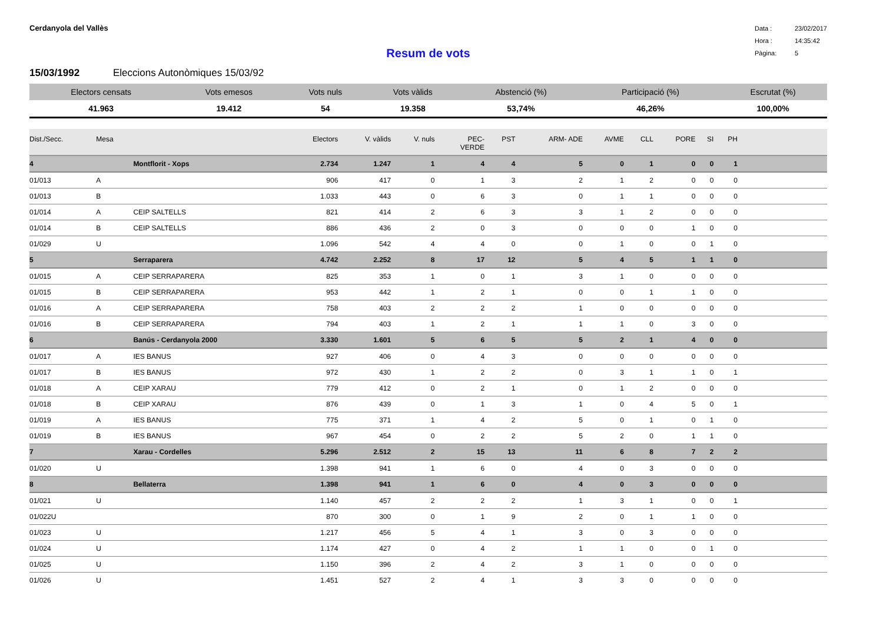Cerdanyola del Vallès
Data : 23/02/2017
Hora : 14:35:42
Pàgina: 5
Resum de vots
15/03/1992 Eleccions Autonòmiques 15/03/92
| Electors censats | Vots emesos | Vots nuls | Vots vàlids | Abstenció (%) | Participació (%) | Escrutat (%) |
| --- | --- | --- | --- | --- | --- | --- |
| 41.963 | 19.412 | 54 | 19.358 | 53,74% | 46,26% | 100,00% |
| Dist./Secc. | Mesa | | Electors | V. vàlids | V. nuls | PEC- VERDE | PST | ARM- ADE | AVME | CLL | PORE | SI | PH | |
| --- | --- | --- | --- | --- | --- | --- | --- | --- | --- | --- | --- | --- | --- | --- |
| 4 | | Montflorit - Xops | 2.734 | 1.247 | 1 | 4 | 4 | 5 | 0 | 1 | 0 | 0 | 1 | |
| 01/013 | A | | 906 | 417 | 0 | 1 | 3 | 2 | 1 | 2 | 0 | 0 | 0 | |
| 01/013 | B | | 1.033 | 443 | 0 | 6 | 3 | 0 | 1 | 1 | 0 | 0 | 0 | |
| 01/014 | A | CEIP SALTELLS | 821 | 414 | 2 | 6 | 3 | 3 | 1 | 2 | 0 | 0 | 0 | |
| 01/014 | B | CEIP SALTELLS | 886 | 436 | 2 | 0 | 3 | 0 | 0 | 0 | 1 | 0 | 0 | |
| 01/029 | U | | 1.096 | 542 | 4 | 4 | 0 | 0 | 1 | 0 | 0 | 1 | 0 | |
| 5 | | Serraparera | 4.742 | 2.252 | 8 | 17 | 12 | 5 | 4 | 5 | 1 | 1 | 0 | |
| 01/015 | A | CEIP SERRAPARERA | 825 | 353 | 1 | 0 | 1 | 3 | 1 | 0 | 0 | 0 | 0 | |
| 01/015 | B | CEIP SERRAPARERA | 953 | 442 | 1 | 2 | 1 | 0 | 0 | 1 | 1 | 0 | 0 | |
| 01/016 | A | CEIP SERRAPARERA | 758 | 403 | 2 | 2 | 2 | 1 | 0 | 0 | 0 | 0 | 0 | |
| 01/016 | B | CEIP SERRAPARERA | 794 | 403 | 1 | 2 | 1 | 1 | 1 | 0 | 3 | 0 | 0 | |
| 6 | | Banús - Cerdanyola 2000 | 3.330 | 1.601 | 5 | 6 | 5 | 5 | 2 | 1 | 4 | 0 | 0 | |
| 01/017 | A | IES BANUS | 927 | 406 | 0 | 4 | 3 | 0 | 0 | 0 | 0 | 0 | 0 | |
| 01/017 | B | IES BANUS | 972 | 430 | 1 | 2 | 2 | 0 | 3 | 1 | 1 | 0 | 1 | |
| 01/018 | A | CEIP XARAU | 779 | 412 | 0 | 2 | 1 | 0 | 1 | 2 | 0 | 0 | 0 | |
| 01/018 | B | CEIP XARAU | 876 | 439 | 0 | 1 | 3 | 1 | 0 | 4 | 5 | 0 | 1 | |
| 01/019 | A | IES BANUS | 775 | 371 | 1 | 4 | 2 | 5 | 0 | 1 | 0 | 1 | 0 | |
| 01/019 | B | IES BANUS | 967 | 454 | 0 | 2 | 2 | 5 | 2 | 0 | 1 | 1 | 0 | |
| 7 | | Xarau - Cordelles | 5.296 | 2.512 | 2 | 15 | 13 | 11 | 6 | 8 | 7 | 2 | 2 | |
| 01/020 | U | | 1.398 | 941 | 1 | 6 | 0 | 4 | 0 | 3 | 0 | 0 | 0 | |
| 8 | | Bellaterra | 1.398 | 941 | 1 | 6 | 0 | 4 | 0 | 3 | 0 | 0 | 0 | |
| 01/021 | U | | 1.140 | 457 | 2 | 2 | 2 | 1 | 3 | 1 | 0 | 0 | 1 | |
| 01/022U | | | 870 | 300 | 0 | 1 | 9 | 2 | 0 | 1 | 1 | 0 | 0 | |
| 01/023 | U | | 1.217 | 456 | 5 | 4 | 1 | 3 | 0 | 3 | 0 | 0 | 0 | |
| 01/024 | U | | 1.174 | 427 | 0 | 4 | 2 | 1 | 1 | 0 | 0 | 1 | 0 | |
| 01/025 | U | | 1.150 | 396 | 2 | 4 | 2 | 3 | 1 | 0 | 0 | 0 | 0 | |
| 01/026 | U | | 1.451 | 527 | 2 | 4 | 1 | 3 | 3 | 0 | 0 | 0 | 0 | |